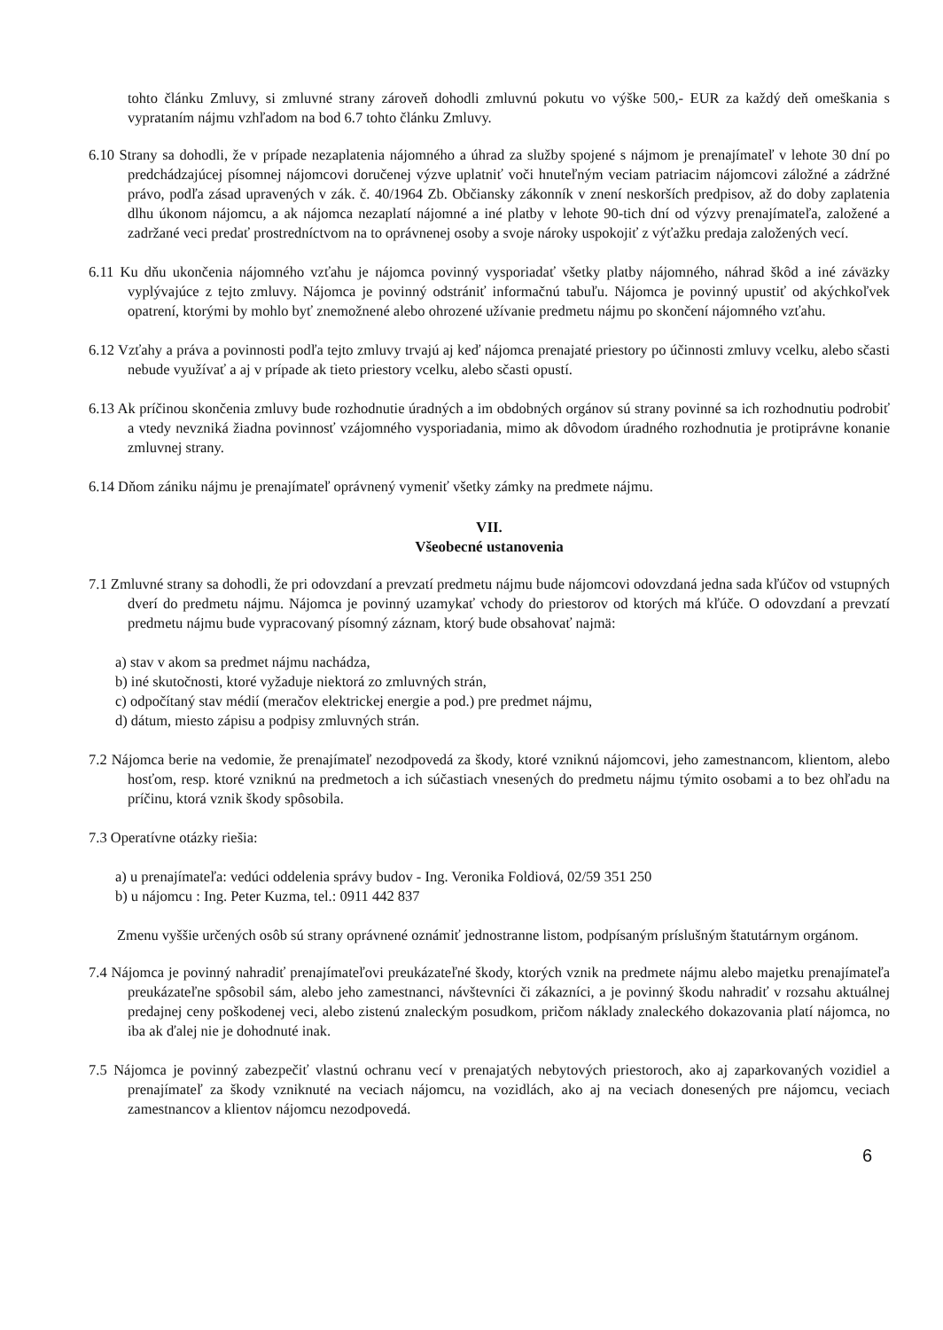tohto článku Zmluvy, si zmluvné strany zároveň dohodli zmluvnú pokutu vo výške 500,- EUR za každý deň omeškania s vyprataním nájmu vzhľadom na bod 6.7 tohto článku Zmluvy.
6.10 Strany sa dohodli, že v prípade nezaplatenia nájomného a úhrad za služby spojené s nájmom je prenajímateľ v lehote 30 dní po predchádzajúcej písomnej nájomcovi doručenej výzve uplatniť voči hnuteľným veciam patriacim nájomcovi záložné a zádržné právo, podľa zásad upravených v zák. č. 40/1964 Zb. Občiansky zákonník v znení neskorších predpisov, až do doby zaplatenia dlhu úkonom nájomcu, a ak nájomca nezaplatí nájomné a iné platby v lehote 90-tich dní od výzvy prenajímateľa, založené a zadržané veci predať prostredníctvom na to oprávnenej osoby a svoje nároky uspokojiť z výťažku predaja založených vecí.
6.11 Ku dňu ukončenia nájomného vzťahu je nájomca povinný vysporiadať všetky platby nájomného, náhrad škôd a iné záväzky vyplývajúce z tejto zmluvy. Nájomca je povinný odstrániť informačnú tabuľu. Nájomca je povinný upustiť od akýchkoľvek opatrení, ktorými by mohlo byť znemožnené alebo ohrozené užívanie predmetu nájmu po skončení nájomného vzťahu.
6.12 Vzťahy a práva a povinnosti podľa tejto zmluvy trvajú aj keď nájomca prenajaté priestory po účinnosti zmluvy vcelku, alebo sčasti nebude využívať a aj v prípade ak tieto priestory vcelku, alebo sčasti opustí.
6.13 Ak príčinou skončenia zmluvy bude rozhodnutie úradných a im obdobných orgánov sú strany povinné sa ich rozhodnutiu podrobiť a vtedy nevzniká žiadna povinnosť vzájomného vysporiadania, mimo ak dôvodom úradného rozhodnutia je protiprávne konanie zmluvnej strany.
6.14 Dňom zániku nájmu je prenajímateľ oprávnený vymeniť všetky zámky na predmete nájmu.
VII.
Všeobecné ustanovenia
7.1 Zmluvné strany sa dohodli, že pri odovzdaní a prevzatí predmetu nájmu bude nájomcovi odovzdaná jedna sada kľúčov od vstupných dverí do predmetu nájmu. Nájomca je povinný uzamykať vchody do priestorov od ktorých má kľúče. O odovzdaní a prevzatí predmetu nájmu bude vypracovaný písomný záznam, ktorý bude obsahovať najmä:
a) stav v akom sa predmet nájmu nachádza,
b) iné skutočnosti, ktoré vyžaduje niektorá zo zmluvných strán,
c) odpočítaný stav médií (meračov elektrickej energie a pod.) pre predmet nájmu,
d) dátum, miesto zápisu a podpisy zmluvných strán.
7.2 Nájomca berie na vedomie, že prenajímateľ nezodpovedá za škody, ktoré vzniknú nájomcovi, jeho zamestnancom, klientom, alebo hosťom, resp. ktoré vzniknú na predmetoch a ich súčastiach vnesených do predmetu nájmu týmito osobami a to bez ohľadu na príčinu, ktorá vznik škody spôsobila.
7.3 Operatívne otázky riešia:
a) u prenajímateľa: vedúci oddelenia správy budov - Ing. Veronika Foldiová, 02/59 351 250
b) u nájomcu : Ing. Peter Kuzma, tel.: 0911 442 837
Zmenu vyššie určených osôb sú strany oprávnené oznámiť jednostranne listom, podpísaným príslušným štatutárnym orgánom.
7.4 Nájomca je povinný nahradiť prenajímateľovi preukázateľné škody, ktorých vznik na predmete nájmu alebo majetku prenajímateľa preukázateľne spôsobil sám, alebo jeho zamestnanci, návštevníci či zákazníci, a je povinný škodu nahradiť v rozsahu aktuálnej predajnej ceny poškodenej veci, alebo zistenú znaleckým posudkom, pričom náklady znaleckého dokazovania platí nájomca, no iba ak ďalej nie je dohodnuté inak.
7.5 Nájomca je povinný zabezpečiť vlastnú ochranu vecí v prenajatých nebytových priestoroch, ako aj zaparkovaných vozidiel a prenajímateľ za škody vzniknuté na veciach nájomcu, na vozidlách, ako aj na veciach donesených pre nájomcu, veciach zamestnancov a klientov nájomcu nezodpovedá.
6